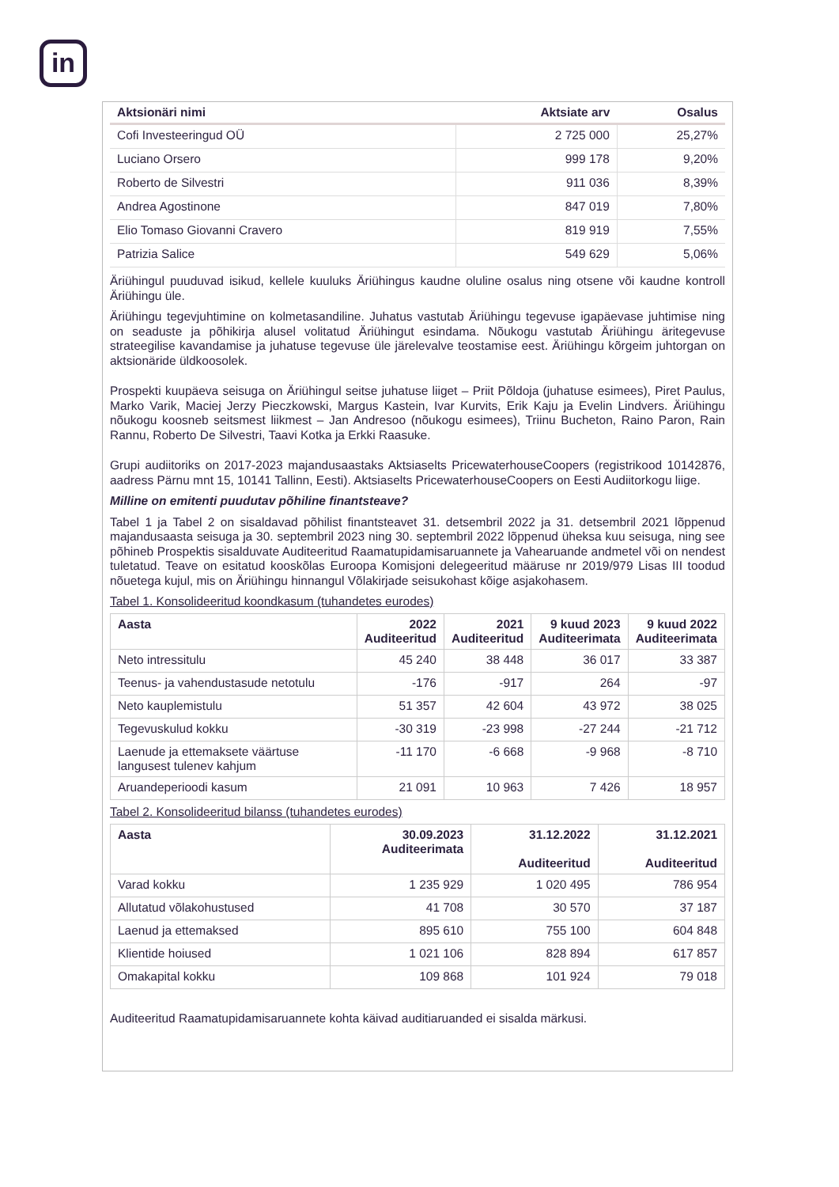in
| Aktsionäri nimi | Aktsiate arv | Osalus |
| --- | --- | --- |
| Cofi Investeeringud OÜ | 2 725 000 | 25,27% |
| Luciano Orsero | 999 178 | 9,20% |
| Roberto de Silvestri | 911 036 | 8,39% |
| Andrea Agostinone | 847 019 | 7,80% |
| Elio Tomaso Giovanni Cravero | 819 919 | 7,55% |
| Patrizia Salice | 549 629 | 5,06% |
Äriühingul puuduvad isikud, kellele kuuluks Äriühingus kaudne oluline osalus ning otsene või kaudne kontroll Äriühingu üle.
Äriühingu tegevjuhtimine on kolmetasandiline. Juhatus vastutab Äriühingu tegevuse igapäevase juhtimise ning on seaduste ja põhikirja alusel volitatud Äriühingut esindama. Nõukogu vastutab Äriühingu äritegevuse strateegilise kavandamise ja juhatuse tegevuse üle järelevalve teostamise eest. Äriühingu kõrgeim juhtorgan on aktsionäride üldkoosolek.
Prospekti kuupäeva seisuga on Äriühingul seitse juhatuse liiget – Priit Põldoja (juhatuse esimees), Piret Paulus, Marko Varik, Maciej Jerzy Pieczkowski, Margus Kastein, Ivar Kurvits, Erik Kaju ja Evelin Lindvers. Äriühingu nõukogu koosneb seitsmest liikmest – Jan Andresoo (nõukogu esimees), Triinu Bucheton, Raino Paron, Rain Rannu, Roberto De Silvestri, Taavi Kotka ja Erkki Raasuke.
Grupi audiitoriks on 2017-2023 majandusaastaks Aktsiaselts PricewaterhouseCoopers (registrikood 10142876, aadress Pärnu mnt 15, 10141 Tallinn, Eesti). Aktsiaselts PricewaterhouseCoopers on Eesti Audiitorkogu liige.
Milline on emitenti puudutav põhiline finantsteave?
Tabel 1 ja Tabel 2 on sisaldavad põhilist finantsteavet 31. detsembril 2022 ja 31. detsembril 2021 lõppenud majandusaasta seisuga ja 30. septembril 2023 ning 30. septembril 2022 lõppenud üheksa kuu seisuga, ning see põhineb Prospektis sisalduvate Auditeeritud Raamatupidamisaruannete ja Vahearuande andmetel või on nendest tuletatud. Teave on esitatud kooskõlas Euroopa Komisjoni delegeeritud määruse nr 2019/979 Lisas III toodud nõuetega kujul, mis on Äriühingu hinnangul Võlakirjade seisukohast kõige asjakohasem.
Tabel 1. Konsolideeritud koondkasum (tuhandetes eurodes)
| Aasta | 2022 Auditeeritud | 2021 Auditeeritud | 9 kuud 2023 Auditeerimata | 9 kuud 2022 Auditeerimata |
| --- | --- | --- | --- | --- |
| Neto intressitulu | 45 240 | 38 448 | 36 017 | 33 387 |
| Teenus- ja vahendustasude netotulu | -176 | -917 | 264 | -97 |
| Neto kauplemistulu | 51 357 | 42 604 | 43 972 | 38 025 |
| Tegevuskulud kokku | -30 319 | -23 998 | -27 244 | -21 712 |
| Laenude ja ettemaksete väärtuse langusest tulenev kahjum | -11 170 | -6 668 | -9 968 | -8 710 |
| Aruandeperioodi kasum | 21 091 | 10 963 | 7 426 | 18 957 |
Tabel 2. Konsolideeritud bilanss (tuhandetes eurodes)
| Aasta | 30.09.2023 Auditeerimata | 31.12.2022 Auditeeritud | 31.12.2021 Auditeeritud |
| --- | --- | --- | --- |
| Varad kokku | 1 235 929 | 1 020 495 | 786 954 |
| Allutatud võlakohustused | 41 708 | 30 570 | 37 187 |
| Laenud ja ettemaksed | 895 610 | 755 100 | 604 848 |
| Klientide hoiused | 1 021 106 | 828 894 | 617 857 |
| Omakapital kokku | 109 868 | 101 924 | 79 018 |
Auditeeritud Raamatupidamisaruannete kohta käivad auditiaruanded ei sisalda märkusi.